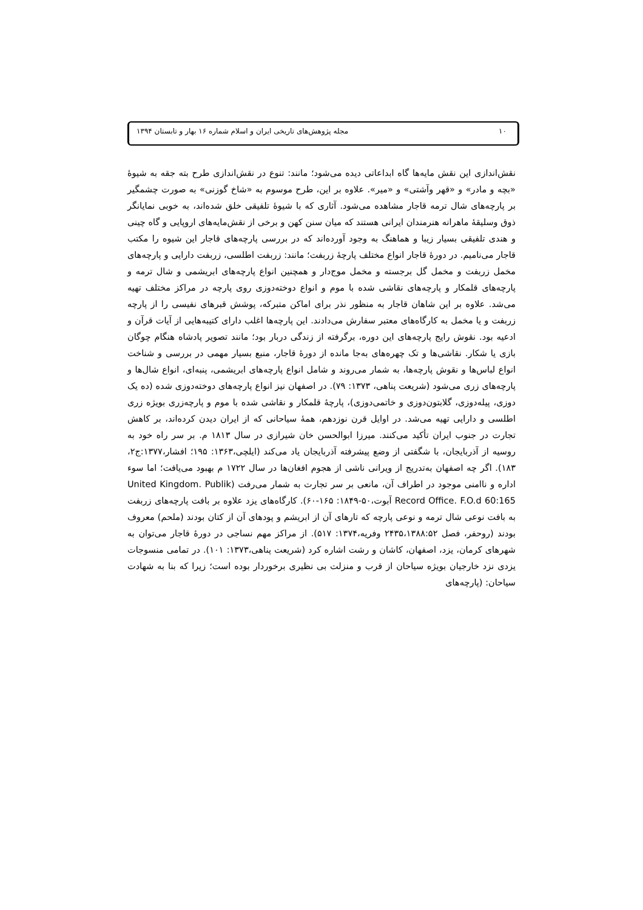١٠ مجله پژوهش‌های تاریخی ایران و اسلام شماره ١۶ بهار و تابستان ١٣٩۴
نقش‌اندازی این نقش مایه‌ها گاه ابداعاتی دیده می‌شود؛ مانند: تنوع در نقش‌اندازی طرح بته جقه به شیوهٔ «بچه و مادر» و «قهر وآشتی» و «میر». علاوه بر این، طرح موسوم به «شاخ گوزنی» به صورت چشمگیر بر پارچه‌های شال ترمه قاجار مشاهده می‌شود. آثاری که با شیوهٔ تلفیقی خلق شده‌اند، به خوبی نمایانگر ذوق وسلیقهٔ ماهرانه هنرمندان ایرانی هستند که میان سنن کهن و برخی از نقش‌مایه‌های اروپایی و گاه چینی و هندی تلفیقی بسیار زیبا و هماهنگ به وجود آورده‌اند که در بررسی پارچه‌های قاجار این شیوه را مکتب قاجار می‌نامیم. در دورهٔ قاجار انواع مختلف پارچهٔ زربفت؛ مانند: زربفت اطلسی، زربفت دارایی و پارچه‌های مخمل زربفت و مخمل گل برجسته و مخمل موج‌دار و همچنین انواع پارچه‌های ابریشمی و شال ترمه و پارچه‌های قلمکار و پارچه‌های نقاشی شده با موم و انواع دوخته‌دوزی روی پارچه در مراکز مختلف تهیه می‌شد. علاوه بر این شاهان قاجار به منظور نذر برای اماکن متبرکه، پوشش قبرهای نفیسی را از پارچه زربفت و یا مخمل به کارگاه‌های معتبر سفارش می‌دادند. این پارچه‌ها اغلب دارای کتیبه‌هایی از آیات قرآن و ادعیه بود. نقوش رایج پارچه‌های این دوره، برگرفته از زندگی دربار بود؛ مانند تصویر پادشاه هنگام چوگان بازی یا شکار. نقاشی‌ها و تک چهره‌های به‌جا مانده از دورهٔ قاجار، منبع بسیار مهمی در بررسی و شناخت انواع لباس‌ها و نقوش پارچه‌ها، به شمار می‌روند و شامل انواع پارچه‌های ابریشمی، پنبه‌ای، انواع شال‌ها و پارچه‌های زری می‌شود (شریعت پناهی، ١٣٧٣: ٧٩). در اصفهان نیز انواع پارچه‌های دوخته‌دوزی شده (ده یک دوزی، پیله‌دوزی، گلابتون‌دوزی و خاتمی‌دوزی)، پارچهٔ قلمکار و نقاشی شده با موم و پارچه‌زری بویژه زری اطلسی و دارایی تهیه می‌شد. در اوایل قرن نوزدهم، همهٔ سیاحانی که از ایران دیدن کرده‌اند، بر کاهش تجارت در جنوب ایران تأکید می‌کنند. میرزا ابوالحسن خان شیرازی در سال ١٨١٣ م. بر سر راه خود به روسیه از آذربایجان، با شگفتی از وضع پیشرفته آذربایجان یاد می‌کند (ایلچی،١٣۶٣: ١٩۵؛ افشار،١٣٧٧:ج٢، ١٨٣). اگر چه اصفهان به‌تدریج از ویرانی ناشی از هجوم افغان‌ها در سال ١٧٢٢ م بهبود می‌یافت؛ اما سوء اداره و ناامنی موجود در اطراف آن، مانعی بر سر تجارت به شمار می‌رفت (United Kingdom. Publik Record Office. F.O.d 60:165 آبوت،۵٠-١٨۴٩: ١۶۵-۶٠). کارگاه‌های یزد علاوه بر بافت پارچه‌های زربفت به بافت نوعی شال ترمه و نوعی پارچه که تارهای آن از ابریشم و پودهای آن از کتان بودند (ملحم) معروف بودند (روحفر، فصل ٢۴٣۵،١٣٨٨:۵٢ وفریه،١٣٧۴: ۵١٧). از مراکز مهم نساجی در دورهٔ قاجار می‌توان به شهرهای کرمان، یزد، اصفهان، کاشان و رشت اشاره کرد (شریعت پناهی،١٣٧٣: ١٠١). در تمامی منسوجات یزدی نزد خارجیان بویژه سیاحان از قرب و منزلت بی نظیری برخوردار بوده است؛ زیرا که بنا به شهادت سیاحان: (پارچه‌های